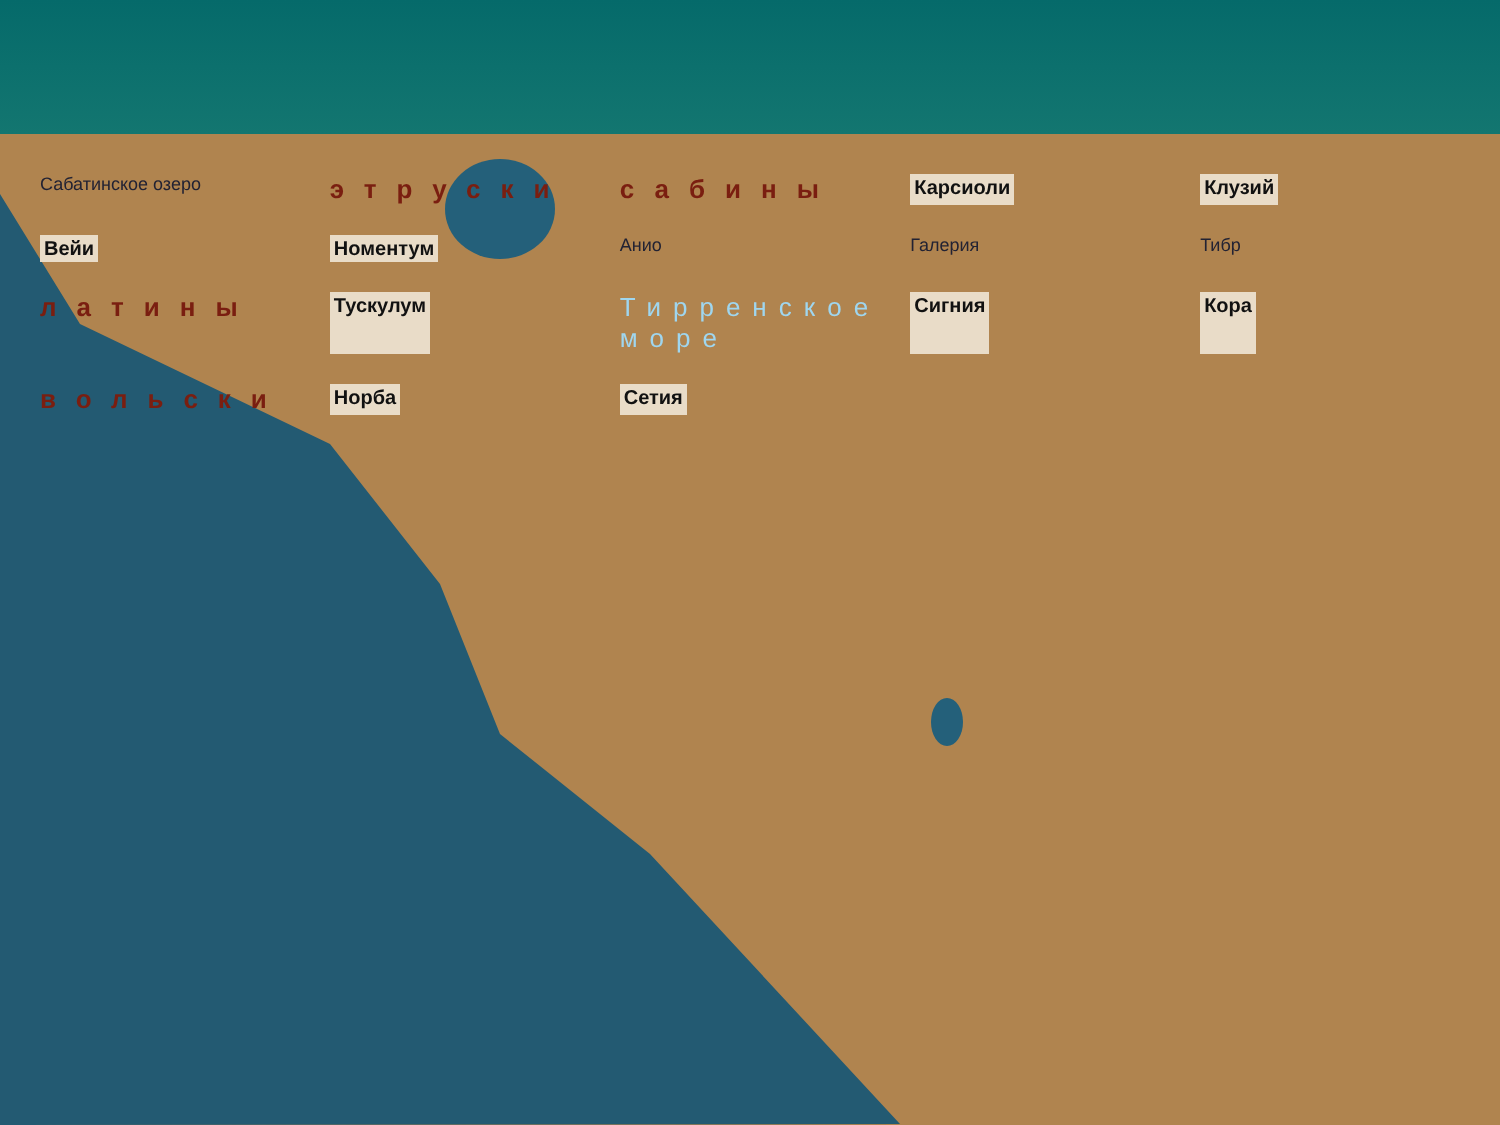Сабатинское озеро этруски сабины Карсиоли Клузий Вейи Номентум Анио Галерия Тибр латины Тускулум Тирренское море Сигния Кора вольски Норба Сетия